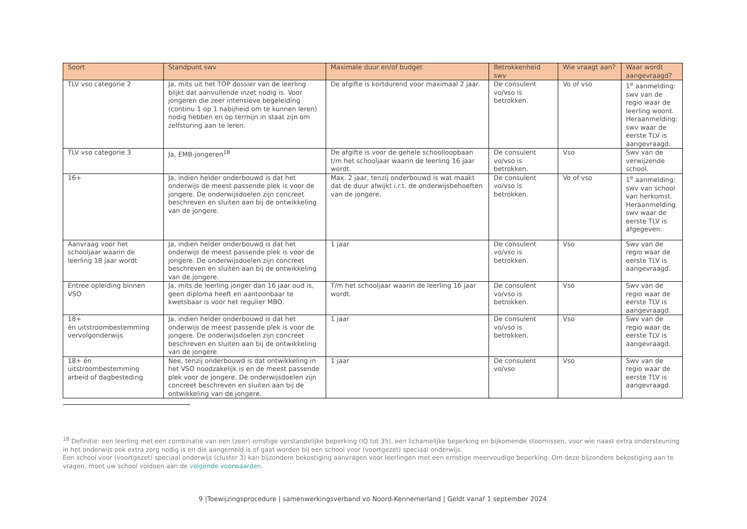| Soort | Standpunt swv | Maximale duur en/of budget | Betrokkenheid swv | Wie vraagt aan? | Waar wordt aangevraagd? |
| --- | --- | --- | --- | --- | --- |
| TLV vso categorie 2 | Ja, mits uit het TOP dossier van de leerling blijkt dat aanvullende inzet nodig is. Voor jongeren die zeer intensieve begeleiding (continu 1 op 1 nabijheid om te kunnen leren) nodig hebben en op termijn in staat zijn om zelfsturing aan te leren. | De afgifte is kortdurend voor maximaal 2 jaar. | De consulent vo/vso is betrokken. | Vo of vso | 1<sup>e</sup> aanmelding: swv van de regio waar de leerling woont. Heraanmelding: swv waar de eerste TLV is aangevraagd. |
| TLV vso categorie 3 | Ja, EMB-jongeren<sup>18</sup> | De afgifte is voor de gehele schoolloopbaan t/m het schooljaar waarin de leerling 16 jaar wordt. | De consulent vo/vso is betrokken. | Vso | Swv van de verwijzende school. |
| 16+ | Ja, indien helder onderbouwd is dat het onderwijs de meest passende plek is voor de jongere. De onderwijsdoelen zijn concreet beschreven en sluiten aan bij de ontwikkeling van de jongere. | Max. 2 jaar, tenzij onderbouwd is wat maakt dat de duur afwijkt i.r.t. de onderwijsbehoeften van de jongere. | De consulent vo/vso is betrokken. | Vo of vso | 1<sup>e</sup> aanmelding: swv van school van herkomst. Heraanmelding swv waar de eerste TLV is afgegeven. |
| Aanvraag voor het schooljaar waarin de leerling 18 jaar wordt | Ja, indien helder onderbouwd is dat het onderwijs de meest passende plek is voor de jongere. De onderwijsdoelen zijn concreet beschreven en sluiten aan bij de ontwikkeling van de jongere. | 1 jaar | De consulent vo/vso is betrokken. | Vso | Swv van de regio waar de eerste TLV is aangevraagd. |
| Entree opleiding binnen VSO | Ja, mits de leerling jonger dan 16 jaar oud is, geen diploma heeft en aantoonbaar te kwetsbaar is voor het regulier MBO. | T/m het schooljaar waarin de leerling 16 jaar wordt. | De consulent vo/vso is betrokken. | Vso | Swv van de regio waar de eerste TLV is aangevraagd. |
| 18+ én uitstroombestemming vervolgonderwijs | Ja, indien helder onderbouwd is dat het onderwijs de meest passende plek is voor de jongere. De onderwijsdoelen zijn concreet beschreven en sluiten aan bij de ontwikkeling van de jongere. | 1 jaar | De consulent vo/vso is betrokken. | Vso | Swv van de regio waar de eerste TLV is aangevraagd. |
| 18+ én uitstroombestemming arbeid of dagbesteding | Nee, tenzij onderbouwd is dat ontwikkeling in het VSO noodzakelijk is en de meest passende plek voor de jongere. De onderwijsdoelen zijn concreet beschreven en sluiten aan bij de ontwikkeling van de jongere. | 1 jaar | De consulent vo/vso | Vso | Swv van de regio waar de eerste TLV is aangevraagd. |
<sup>18</sup> Definitie: een leerling met een combinatie van een (zeer) ernstige verstandelijke beperking (IQ tot 35), een lichamelijke beperking en bijkomende stoornissen, voor wie naast extra ondersteuning in het onderwijs ook extra zorg nodig is en die aangemeld is of gaat worden bij een school voor (voortgezet) speciaal onderwijs.
Een school voor (voortgezet) speciaal onderwijs (cluster 3) kan bijzondere bekostiging aanvragen voor leerlingen met een ernstige meervoudige beperking. Om deze bijzondere bekostiging aan te vragen, moet uw school voldoen aan de volgende voorwaarden.
9 |Toewijzingsprocedure | samenwerkingsverband vo Noord-Kennemerland | Geldt vanaf 1 september 2024